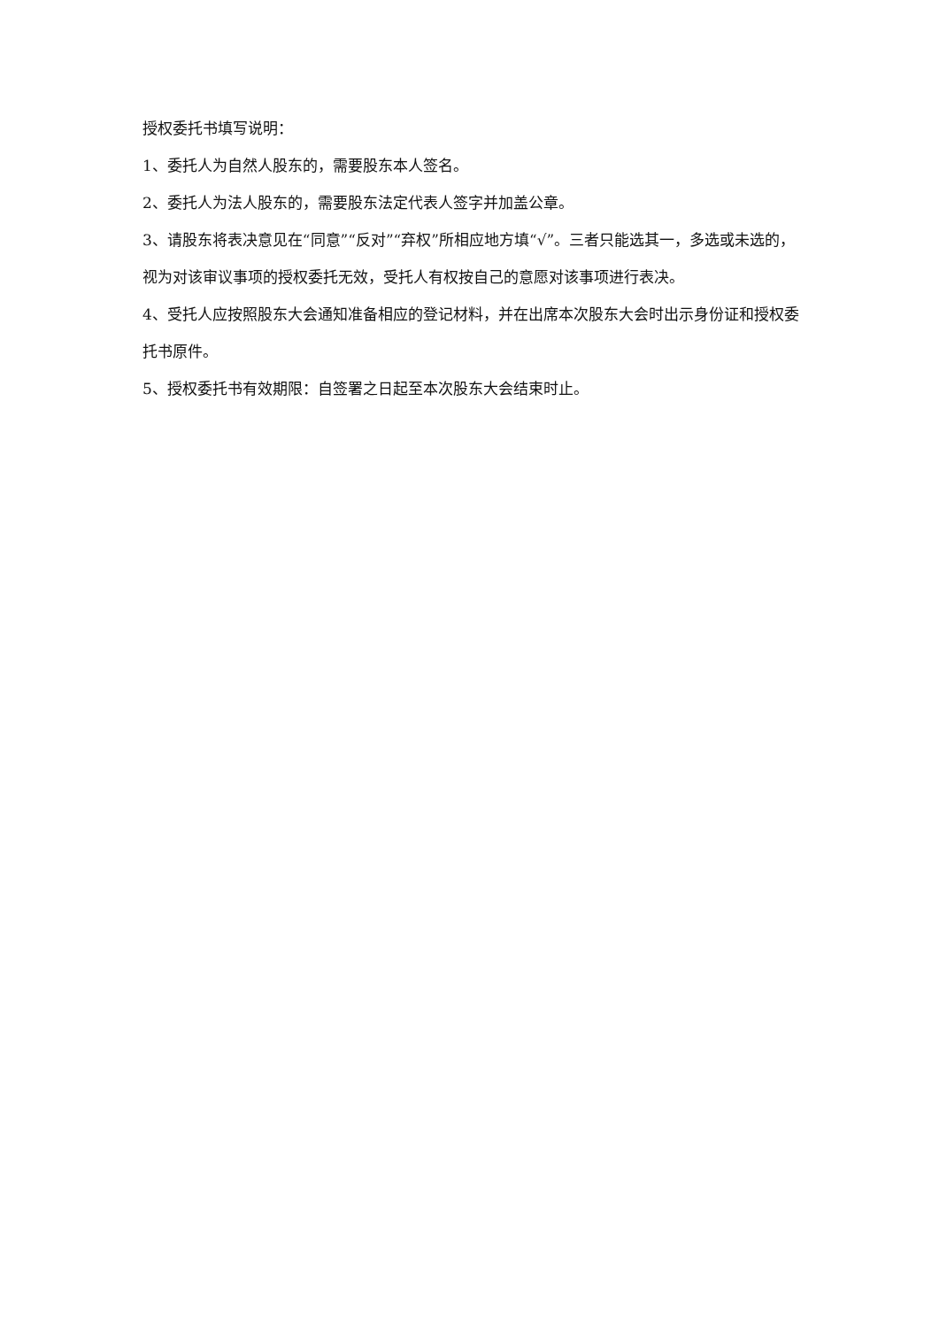授权委托书填写说明：
1、委托人为自然人股东的，需要股东本人签名。
2、委托人为法人股东的，需要股东法定代表人签字并加盖公章。
3、请股东将表决意见在“同意”“反对”“弃权”所相应地方填“√”。三者只能选其一，多选或未选的，视为对该审议事项的授权委托无效，受托人有权按自己的意愿对该事项进行表决。
4、受托人应按照股东大会通知准备相应的登记材料，并在出席本次股东大会时出示身份证和授权委托书原件。
5、授权委托书有效期限：自签署之日起至本次股东大会结束时止。